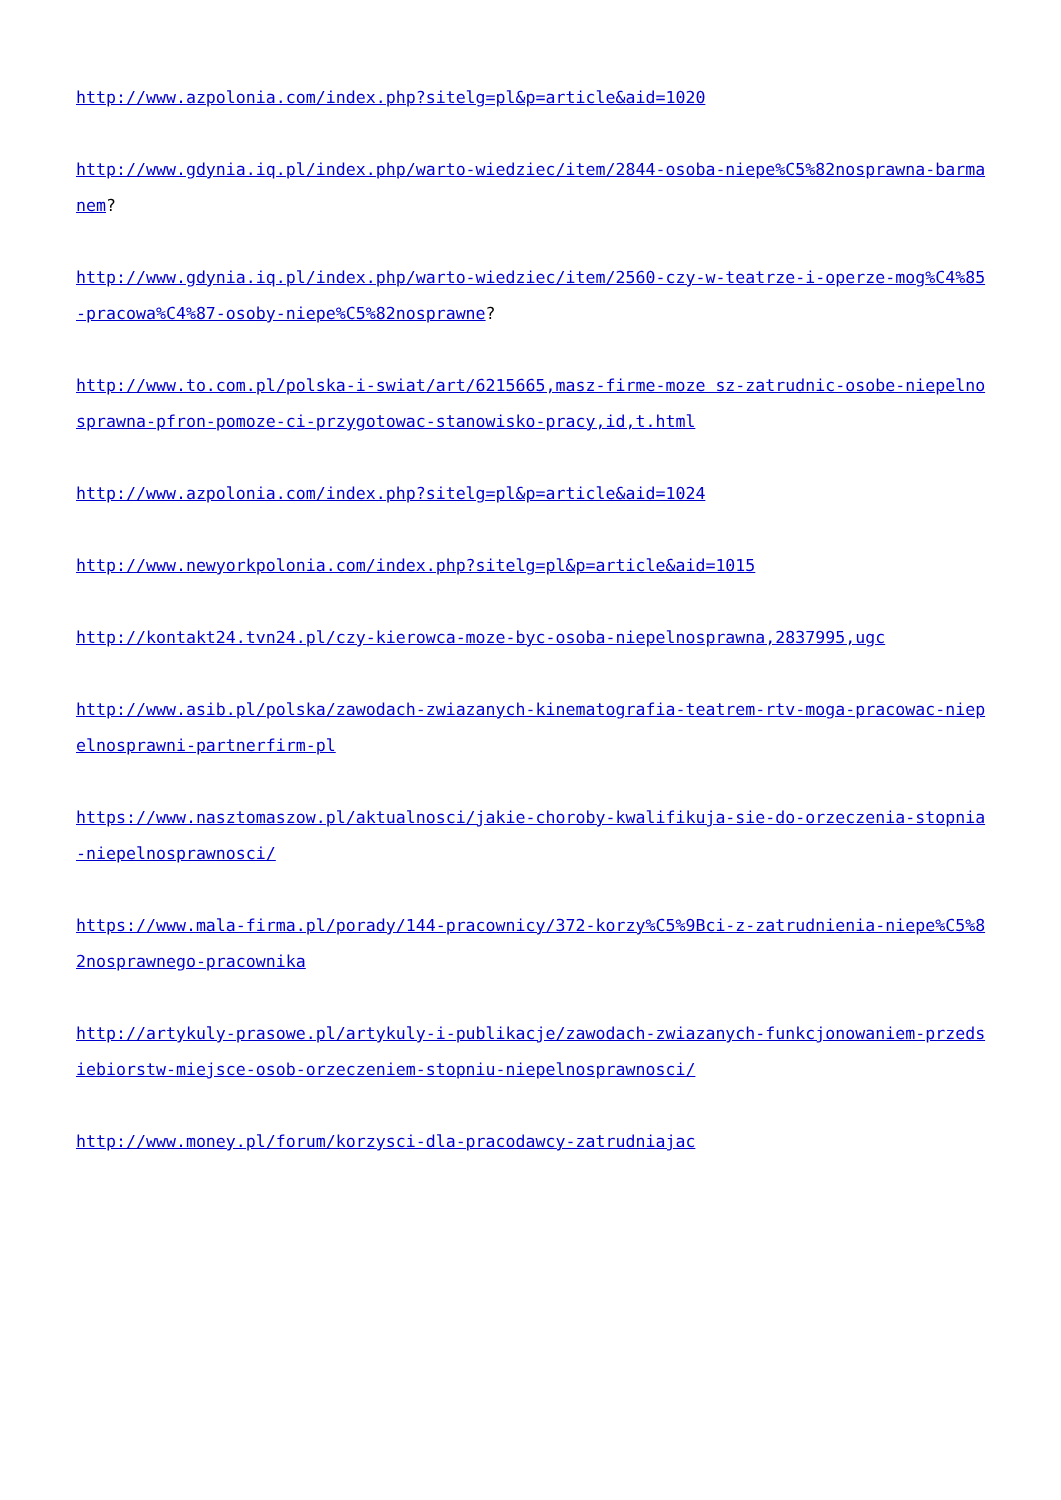http://www.azpolonia.com/index.php?sitelg=pl&p=article&aid=1020
http://www.gdynia.iq.pl/index.php/warto-wiedziec/item/2844-osoba-niepe%C5%82nosprawna-barmanem?
http://www.gdynia.iq.pl/index.php/warto-wiedziec/item/2560-czy-w-teatrze-i-operze-mog%C4%85-pracowa%C4%87-osoby-niepe%C5%82nosprawne?
http://www.to.com.pl/polska-i-swiat/art/6215665,masz-firme-moze sz-zatrudnic-osobe-niepelnosprawna-pfron-pomoze-ci-przygotowac-stanowisko-pracy,id,t.html
http://www.azpolonia.com/index.php?sitelg=pl&p=article&aid=1024
http://www.newyorkpolonia.com/index.php?sitelg=pl&p=article&aid=1015
http://kontakt24.tvn24.pl/czy-kierowca-moze-byc-osoba-niepelnosprawna,2837995,ugc
http://www.asib.pl/polska/zawodach-zwiazanych-kinematografia-teatrem-rtv-moga-pracowac-niepelnosprawni-partnerfirm-pl
https://www.nasztomaszow.pl/aktualnosci/jakie-choroby-kwalifikuja-sie-do-orzeczenia-stopnia-niepelnosprawnosci/
https://www.mala-firma.pl/porady/144-pracownicy/372-korzy%C5%9Bci-z-zatrudnienia-niepe%C5%82nosprawnego-pracownika
http://artykuly-prasowe.pl/artykuly-i-publikacje/zawodach-zwiazanych-funkcjonowaniem-przedsiebiorstw-miejsce-osob-orzeczeniem-stopniu-niepelnosprawnosci/
http://www.money.pl/forum/korzysci-dla-pracodawcy-zatrudniajac